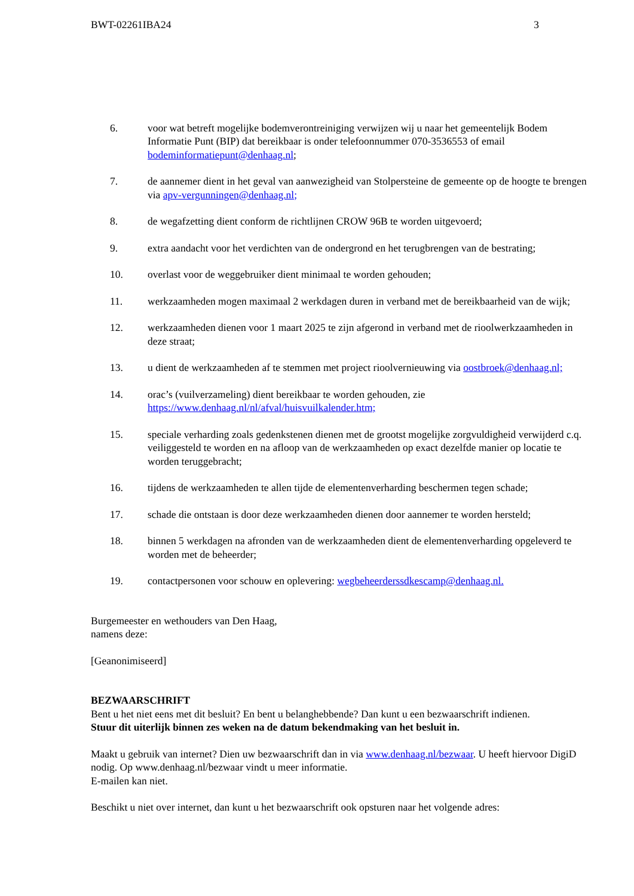BWT-02261IBA24 3
6. voor wat betreft mogelijke bodemverontreiniging verwijzen wij u naar het gemeentelijk Bodem Informatie Punt (BIP) dat bereikbaar is onder telefoonnummer 070-3536553 of email bodeminformatiepunt@denhaag.nl;
7. de aannemer dient in het geval van aanwezigheid van Stolpersteine de gemeente op de hoogte te brengen via apv-vergunningen@denhaag.nl;
8. de wegafzetting dient conform de richtlijnen CROW 96B te worden uitgevoerd;
9. extra aandacht voor het verdichten van de ondergrond en het terugbrengen van de bestrating;
10. overlast voor de weggebruiker dient minimaal te worden gehouden;
11. werkzaamheden mogen maximaal 2 werkdagen duren in verband met de bereikbaarheid van de wijk;
12. werkzaamheden dienen voor 1 maart 2025 te zijn afgerond in verband met de rioolwerkzaamheden in deze straat;
13. u dient de werkzaamheden af te stemmen met project rioolvernieuwing via oostbroek@denhaag.nl;
14. orac’s (vuilverzameling) dient bereikbaar te worden gehouden, zie https://www.denhaag.nl/nl/afval/huisvuilkalender.htm;
15. speciale verharding zoals gedenkstenen dienen met de grootst mogelijke zorgvuldigheid verwijderd c.q. veiliggesteld te worden en na afloop van de werkzaamheden op exact dezelfde manier op locatie te worden teruggebracht;
16. tijdens de werkzaamheden te allen tijde de elementenverharding beschermen tegen schade;
17. schade die ontstaan is door deze werkzaamheden dienen door aannemer te worden hersteld;
18. binnen 5 werkdagen na afronden van de werkzaamheden dient de elementenverharding opgeleverd te worden met de beheerder;
19. contactpersonen voor schouw en oplevering: wegbeheerderssdkescamp@denhaag.nl.
Burgemeester en wethouders van Den Haag,
namens deze:
[Geanonimiseerd]
BEZWAARSCHRIFT
Bent u het niet eens met dit besluit? En bent u belanghebbende? Dan kunt u een bezwaarschrift indienen.
Stuur dit uiterlijk binnen zes weken na de datum bekendmaking van het besluit in.
Maakt u gebruik van internet? Dien uw bezwaarschrift dan in via www.denhaag.nl/bezwaar. U heeft hiervoor DigiD nodig. Op www.denhaag.nl/bezwaar vindt u meer informatie.
E-mailen kan niet.
Beschikt u niet over internet, dan kunt u het bezwaarschrift ook opsturen naar het volgende adres: